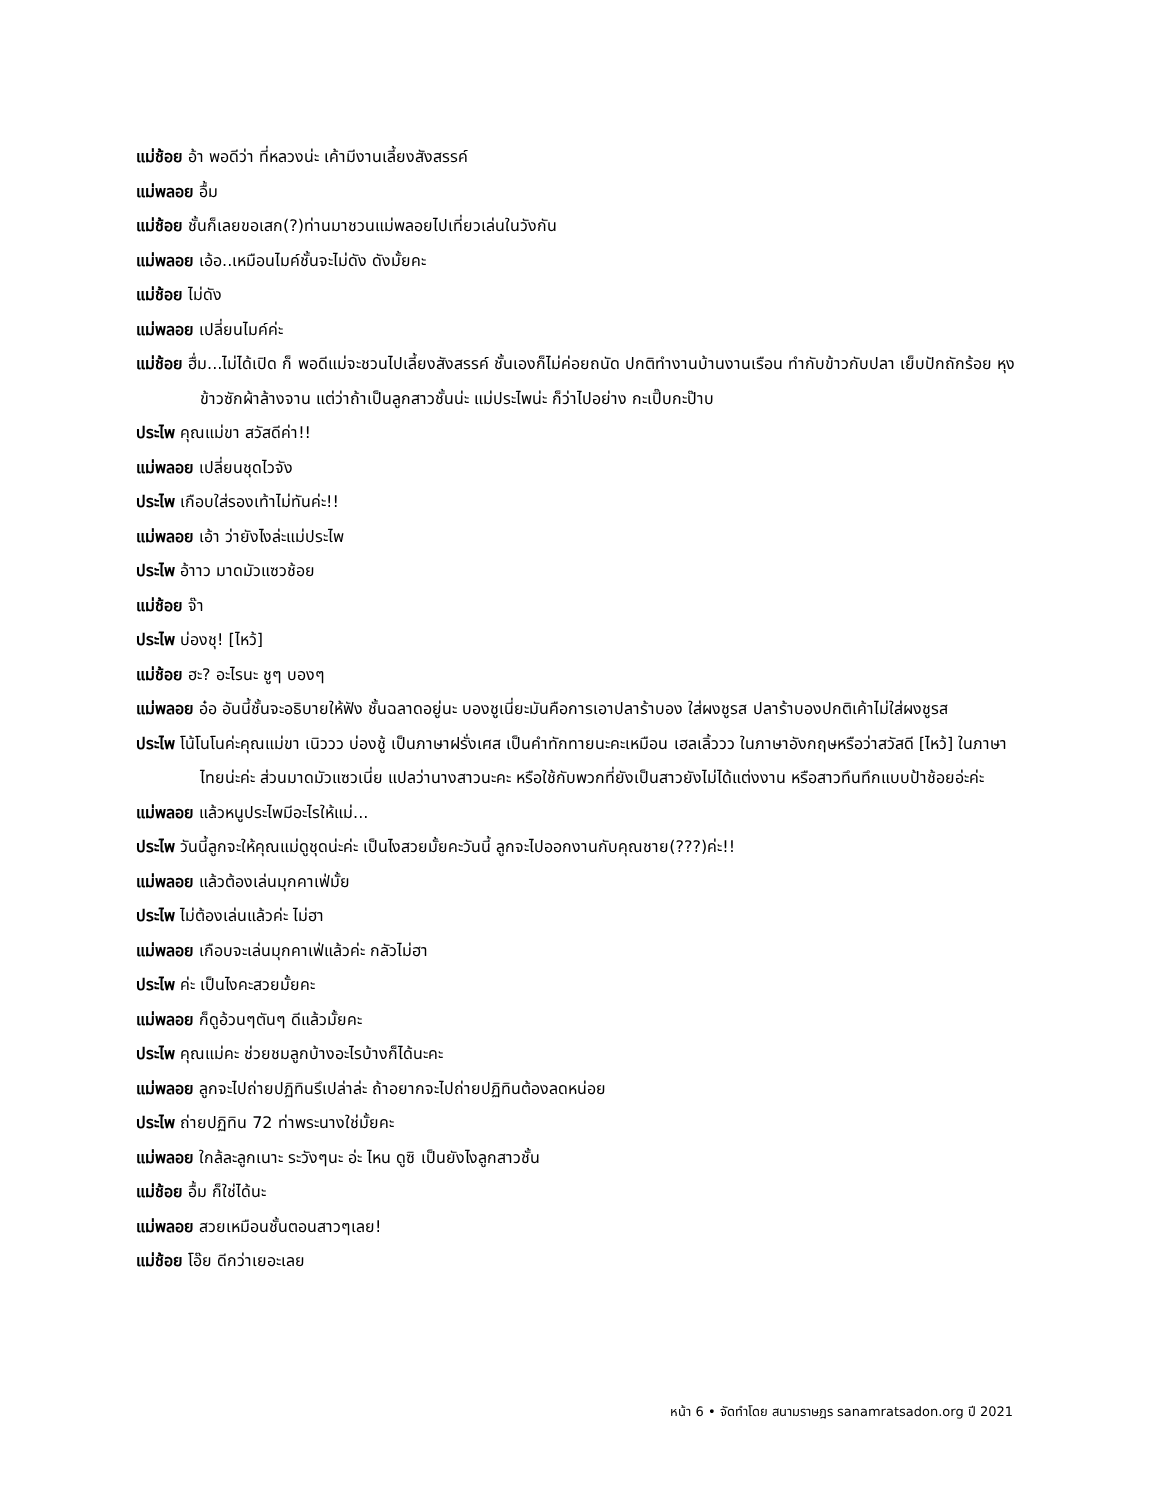แม่ช้อย อ้า พอดีว่า ที่หลวงน่ะ เค้ามีงานเลี้ยงสังสรรค์
แม่พลอย อื้ม
แม่ช้อย ชั้นก็เลยขอเสก(?)ท่านมาชวนแม่พลอยไปเที่ยวเล่นในวังกัน
แม่พลอย เอ้อ..เหมือนไมค์ชั้นจะไม่ดัง ดังมั้ยคะ
แม่ช้อย ไม่ดัง
แม่พลอย เปลี่ยนไมค์ค่ะ
แม่ช้อย ฮื่ม...ไม่ได้เปิด ก็ พอดีแม่จะชวนไปเลี้ยงสังสรรค์ ชั้นเองก็ไม่ค่อยถนัด ปกติทำงานบ้านงานเรือน ทำกับข้าวกับปลา เย็บปักถักร้อย หุงข้าวซักผ้าล้างจาน แต่ว่าถ้าเป็นลูกสาวชั้นน่ะ แม่ประไพน่ะ ก็ว่าไปอย่าง กะเปิ๊บกะป๊าบ
ประไพ คุณแม่ขา สวัสดีค่า!!
แม่พลอย เปลี่ยนชุดไวจัง
ประไพ เกือบใส่รองเท้าไม่ทันค่ะ!!
แม่พลอย เอ้า ว่ายังไงล่ะแม่ประไพ
ประไพ อ้าาว มาดมัวแซวช้อย
แม่ช้อย จ๊า
ประไพ บ่องชุ! [ไหว้]
แม่ช้อย ฮะ? อะไรนะ ชูๆ บองๆ
แม่พลอย อ๋อ อันนี้ชั้นจะอธิบายให้ฟัง ชั้นฉลาดอยู่นะ บองชูเนี่ยะมันคือการเอาปลาร้าบอง ใส่ผงชูรส ปลาร้าบองปกติเค้าไม่ใส่ผงชูรส
ประไพ โน้โนโนค่ะคุณแม่ขา เนิววว บ่องชู้ เป็นภาษาฝรั่งเศส เป็นคำทักทายนะคะเหมือน เฮลเลิ้ววว ในภาษาอังกฤษหรือว่าสวัสดี [ไหว้] ในภาษาไทยน่ะค่ะ ส่วนมาดมัวแซวเนี่ย แปลว่านางสาวนะคะ หรือใช้กับพวกที่ยังเป็นสาวยังไม่ได้แต่งงาน หรือสาวทึนทึกแบบป้าช้อยอ่ะค่ะ
แม่พลอย แล้วหนูประไพมีอะไรให้แม่...
ประไพ วันนี้ลูกจะให้คุณแม่ดูชุดน่ะค่ะ เป็นไงสวยมั้ยคะวันนี้ ลูกจะไปออกงานกับคุณชาย(???)ค่ะ!!
แม่พลอย แล้วต้องเล่นมุกคาเฟ่มั้ย
ประไพ ไม่ต้องเล่นแล้วค่ะ ไม่ฮา
แม่พลอย เกือบจะเล่นมุกคาเฟ่แล้วค่ะ กลัวไม่ฮา
ประไพ ค่ะ เป็นไงคะสวยมั้ยคะ
แม่พลอย ก็ดูอ้วนๆตันๆ ดีแล้วมั้ยคะ
ประไพ คุณแม่คะ ช่วยชมลูกบ้างอะไรบ้างก็ได้นะคะ
แม่พลอย ลูกจะไปถ่ายปฏิทินรึเปล่าล่ะ ถ้าอยากจะไปถ่ายปฏิทินต้องลดหน่อย
ประไพ ถ่ายปฏิทิน 72 ท่าพระนางใช่มั้ยคะ
แม่พลอย ใกล้ละลูกเนาะ ระวังๆนะ อ่ะ ไหน ดูซิ เป็นยังไงลูกสาวชั้น
แม่ช้อย อื้ม ก็ใช่ได้นะ
แม่พลอย สวยเหมือนชั้นตอนสาวๆเลย!
แม่ช้อย โอ๊ย ดีกว่าเยอะเลย
หน้า 6 • จัดทำโดย สนามราษฎร sanamratsadon.org ปี 2021